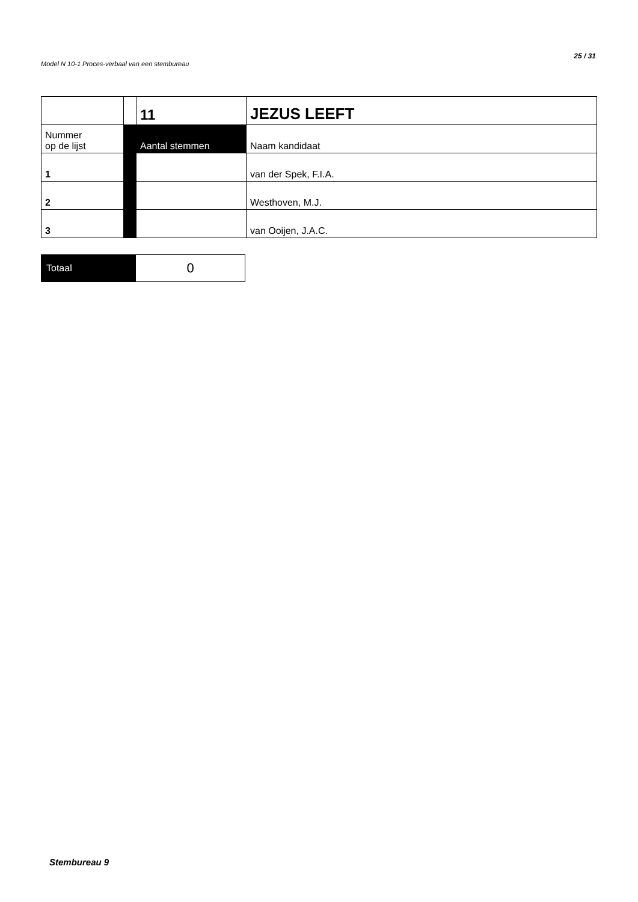Model N 10-1 Proces-verbaal van een stembureau
25 / 31
| | | 11 | JEZUS LEEFT |
| Nummer op de lijst | | Aantal stemmen | Naam kandidaat |
| 1 | | | van der Spek, F.I.A. |
| 2 | | | Westhoven, M.J. |
| 3 | | | van Ooijen, J.A.C. |
| Totaal | 0 |
Stembureau 9